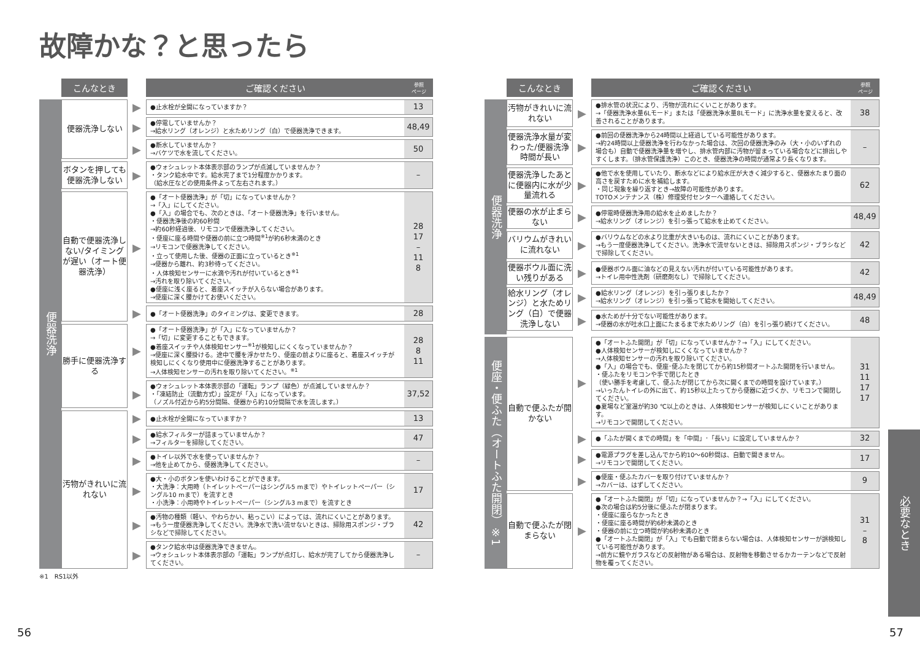故障かな？と思ったら
| | こんなとき | | ご確認ください | 参照 ページ |
| 便器洗浄 | 便器洗浄しない | ▶ | ●止水栓が全開になっていますか？ | 13 |
| | | ▶ | ●停電していませんか？ →給水リング（オレンジ）と水ためリング（白）で便器洗浄できます。 | 48,49 |
| | | ▶ | ●断水していませんか？ →バケツで水を流してください。 | 50 |
| | ボタンを押しても便器洗浄しない | ▶ | ●ウォシュレット本体表示部のランプが点滅していませんか？ ・タンク給水中です。給水完了まで1分程度かかります。 （給水圧などの使用条件よって左右されます。） | – |
| | 自動で便器洗浄しない/タイミングが遅い（オート便器洗浄） | ▶ | ●「オート便器洗浄」が「切」になっていませんか？ →「入」にしてください。 ●「入」の場合でも、次のときは、「オート便器洗浄」を行いません。 ・便器洗浄後の約60秒間 →約60秒経過後、リモコンで便器洗浄してください。 ・便座に座る時間や便器の前に立つ時間<sup>※1</sup>が約6秒未満のとき →リモコンで便器洗浄してください。 ・立って使用した後、便器の正面に立っているとき<sup>※1</sup> →便器から離れ、約3秒待ってください。 ・人体検知センサーに水滴や汚れが付いているとき<sup>※1</sup> →汚れを取り除いてください。 ●便座に浅く座ると、着座スイッチが入らない場合があります。 →便座に深く腰かけてお使いください。 | 28 17 – 11 8 |
| | | ▶ | ●「オート便器洗浄」のタイミングは、変更できます。 | 28 |
| | 勝手に便器洗浄する | ▶ | ●「オート便器洗浄」が「入」になっていませんか？ →「切」に変更することもできます。 ●着座スイッチや人体検知センサー<sup>※1</sup>が検知しにくくなっていませんか？ →便座に深く腰掛ける。途中で腰を浮かせたり、便座の前よりに座ると、着座スイッチが検知しにくくなり使用中に便器洗浄することがあります。 →人体検知センサーの汚れを取り除いてください。<sup>※1</sup> | 28 8 11 |
| | | ▶ | ●ウォシュレット本体表示部の「運転」ランプ（緑色）が点滅していませんか？ ・「凍結防止（流動方式）」設定が「入」になっています。 （ノズル付近から約5分間隔、便器から約10分間隔で水を流します。） | 37,52 |
| | 汚物がきれいに流れない | ▶ | ●止水栓が全開になっていますか？ | 13 |
| | | ▶ | ●給水フィルターが詰まっていませんか？ →フィルターを掃除してください。 | 47 |
| | | ▶ | ●トイレ以外で水を使っていませんか？ →他を止めてから、便器洗浄してください。 | – |
| | | ▶ | ●大・小のボタンを使いわけることができます。 ・大洗浄：大用時（トイレットペーパーはシングル5 mまで）やトイレットペーパー（シングル10 mまで）を流すとき ・小洗浄：小用時やトイレットペーパー（シングル3 mまで）を流すとき | 17 |
| | | ▶ | ●汚物の種類（軽い、やわらかい、粘っこい）によっては、流れにくいことがあります。 →もう一度便器洗浄してください。洗浄水で洗い流せないときは、掃除用スポンジ・ブラシなどで掃除してください。 | 42 |
| | | ▶ | ●タンク給水中は便器洗浄できません。 →ウォシュレット本体表示部の「運転」ランプが点灯し、給水が完了してから便器洗浄してください。 | – |
※1　RS1以外
56
| | こんなとき | | ご確認ください | 参照 ページ |
| 便器洗浄 | 汚物がきれいに流れない | ▶ | ●排水管の状況により、汚物が流れにくいことがあります。 →「便器洗浄水量6Lモード」または「便器洗浄水量8Lモード」に洗浄水量を変えると、改善されることがあります。 | 38 |
| | 便器洗浄水量が変わった/便器洗浄時間が長い | ▶ | ●前回の便器洗浄から24時間以上経過している可能性があります。 →約24時間以上便器洗浄を行わなかった場合は、次回の便器洗浄のみ（大・小のいずれの場合も）自動で便器洗浄量を増やし、排水管内部に汚物が留まっている場合などに排出しやすくします。（排水管保護洗浄）このとき、便器洗浄の時間が通常より長くなります。 | – |
| | 便器洗浄したあとに便器内に水が少量流れる | ▶ | ●他で水を使用していたり、断水などにより給水圧が大きく減少すると、便器水たまり面の高さを戻すために水を補給します。 ・同じ現象を繰り返すとき→故障の可能性があります。 TOTOメンテナンス（株）修理受付センターへ連絡してください。 | 62 |
| | 便器の水が止まらない | ▶ | ●停電時便器洗浄用の給水を止めましたか？ →給水リング（オレンジ）を引っ張って給水を止めてください。 | 48,49 |
| | バリウムがきれいに流れない | ▶ | ●バリウムなどの水より比重が大きいものは、流れにくいことがあります。 →もう一度便器洗浄してください。洗浄水で流せないときは、掃除用スポンジ・ブラシなどで掃除してください。 | 42 |
| | 便器ボウル面に洗い残りがある | ▶ | ●便器ボウル面に油などの見えない汚れが付いている可能性があります。 →トイレ用中性洗剤（研磨剤なし）で掃除してください。 | 42 |
| | 給水リング（オレンジ）と水ためリング（白）で便器洗浄しない | ▶ | ●給水リング（オレンジ）を引っ張りましたか？ →給水リング（オレンジ）を引っ張って給水を開始してください。 | 48,49 |
| | | ▶ | ●水ためが十分でない可能性があります。 →便器の水が吐水口上面にたまるまで水ためリング（白）を引っ張り続けてください。 | 48 |
| 便座・便ふた（オートふた開閉）※1 | 自動で便ふたが開かない | ▶ | ●「オートふた開閉」が「切」になっていませんか？→「入」にしてください。 ●人体検知センサーが検知しにくくなっていませんか？ →人体検知センサーの汚れを取り除いてください。 ●「入」の場合でも、便座･便ふたを閉じてから約15秒間オートふた開閉を行いません。 ・便ふたをリモコンや手で閉じたとき （使い勝手を考慮して、便ふたが閉じてから次に開くまでの時間を設けています。） →いったんトイレの外に出て、約15秒以上たってから便器に近づくか、リモコンで開閉してください。 ●夏場など室温が約30 ℃以上のときは、人体検知センサーが検知しにくいことがあります。 →リモコンで開閉してください。 | 31 11 17 17 |
| | | ▶ | ●「ふたが開くまでの時間」を「中間」･「長い」に設定していませんか？ | 32 |
| | | ▶ | ●電源プラグを差し込んでから約10～60秒間は、自動で開きません。 →リモコンで開閉してください。 | 17 |
| | | ▶ | ●便座・便ふたカバーを取り付けていませんか？ →カバーは、はずしてください。 | 9 |
| | 自動で便ふたが閉まらない | ▶ | ●「オートふた開閉」が「切」になっていませんか？→「入」にしてください。 ●次の場合は約5分後に便ふたが閉まります。 ・便座に座らなかったとき ・便座に座る時間が約6秒未満のとき ・便器の前に立つ時間が約6秒未満のとき ●「オートふた開閉」が「入」でも自動で閉まらない場合は、人体検知センサーが誤検知している可能性があります。 →前方に鏡やガラスなどの反射物がある場合は、反射物を移動させるかカーテンなどで反射物を覆ってください。 | 31 – 8 |
必要なとき
57